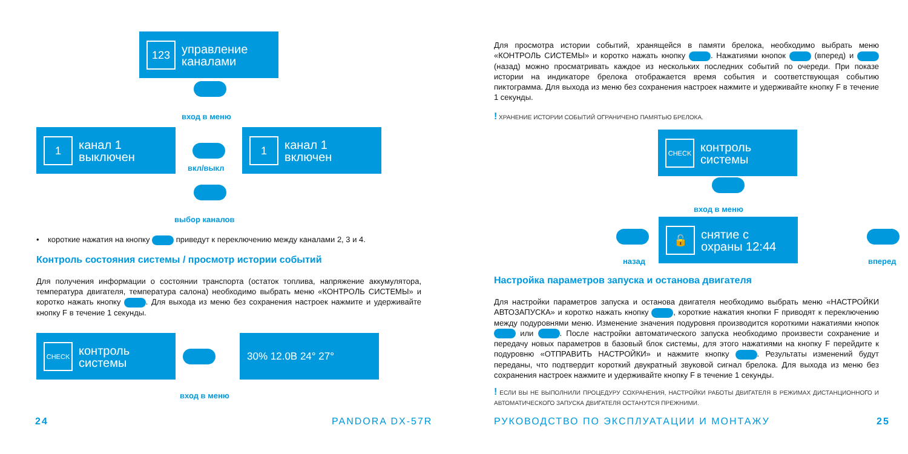123
управление каналами
вход в меню
1
канал 1 выключен
вкл/выкл
1
канал 1 включен
выбор каналов
• короткие нажатия на кнопку приведут к переключению между каналами 2, 3 и 4.
Контроль состояния системы / просмотр истории событий
Для получения информации о состоянии транспорта (остаток топлива, напряжение аккумулятора, температура двигателя, температура салона) необходимо выбрать меню «КОНТРОЛЬ СИСТЕМЫ» и коротко нажать кнопку . Для выхода из меню без сохранения настроек нажмите и удерживайте кнопку F в течение 1 секунды.
CHECK
контроль системы
30% 12.0В 24° 27°
вход в меню
24 PANDORA DX-57R
Для просмотра истории событий, хранящейся в памяти брелока, необходимо выбрать меню «КОНТРОЛЬ СИСТЕМЫ» и коротко нажать кнопку . Нажатиями кнопок (вперед) и (назад) можно просматривать каждое из нескольких последних событий по очереди. При показе истории на индикаторе брелока отображается время события и соответствующая событию пиктограмма. Для выхода из меню без сохранения настроек нажмите и удерживайте кнопку F в течение 1 секунды.
! ХРАНЕНИЕ ИСТОРИИ СОБЫТИЙ ОГРАНИЧЕНО ПАМЯТЬЮ БРЕЛОКА.
CHECK
контроль системы
вход в меню
назад
🔓
снятие с охраны 12:44
вперед
Настройка параметров запуска и останова двигателя
Для настройки параметров запуска и останова двигателя необходимо выбрать меню «НАСТРОЙКИ АВТОЗАПУСКА» и коротко нажать кнопку , короткие нажатия кнопки F приводят к переключению между подуровнями меню. Изменение значения подуровня производится короткими нажатиями кнопок или . После настройки автоматического запуска необходимо произвести сохранение и передачу новых параметров в базовый блок системы, для этого нажатиями на кнопку F перейдите к подуровню «ОТПРАВИТЬ НАСТРОЙКИ» и нажмите кнопку . Результаты изменений будут переданы, что подтвердит короткий двукратный звуковой сигнал брелока. Для выхода из меню без сохранения настроек нажмите и удерживайте кнопку F в течение 1 секунды.
! ЕСЛИ ВЫ НЕ ВЫПОЛНИЛИ ПРОЦЕДУРУ СОХРАНЕНИЯ, НАСТРОЙКИ РАБОТЫ ДВИГАТЕЛЯ В РЕЖИМАХ ДИСТАНЦИОННОГО И АВТОМАТИЧЕСКОГО ЗАПУСКА ДВИГАТЕЛЯ ОСТАНУТСЯ ПРЕЖНИМИ.
РУКОВОДСТВО ПО ЭКСПЛУАТАЦИИ И МОНТАЖУ
25